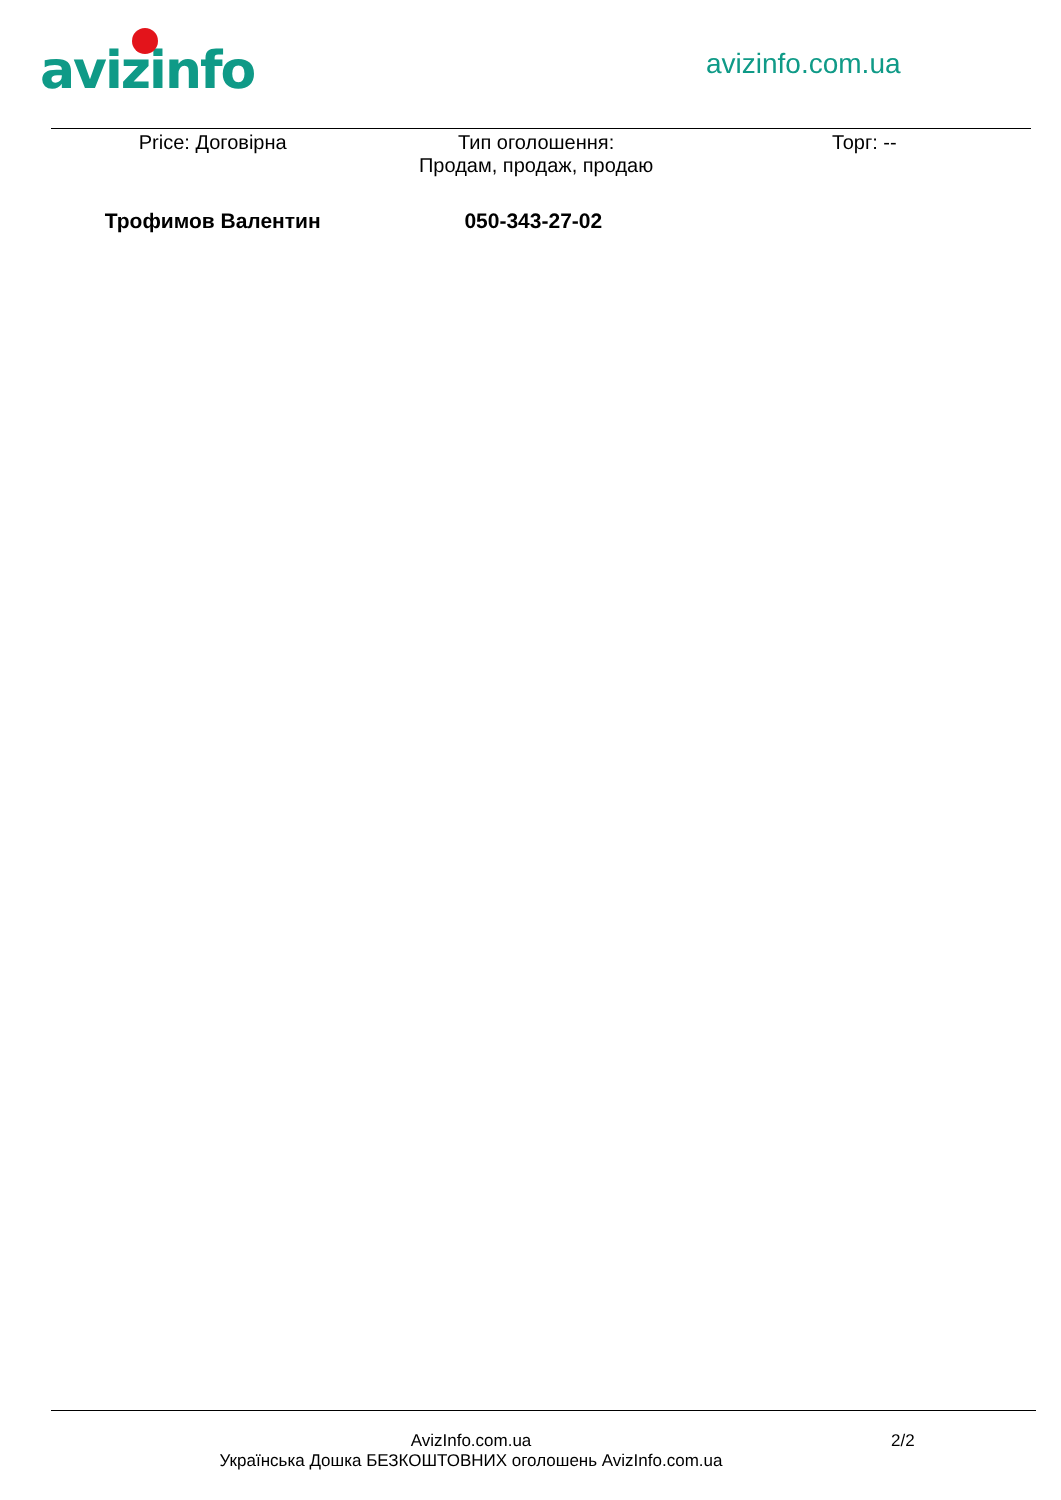avizinfo avizinfo.com.ua
| Price: Договірна | Тип оголошення: Продам, продаж, продаю | Торг: -- |
| Трофимов Валентин | 050-343-27-02 | |
AvizInfo.com.ua
Українська Дошка БЕЗКОШТОВНИХ оголошень AvizInfo.com.ua
2/2